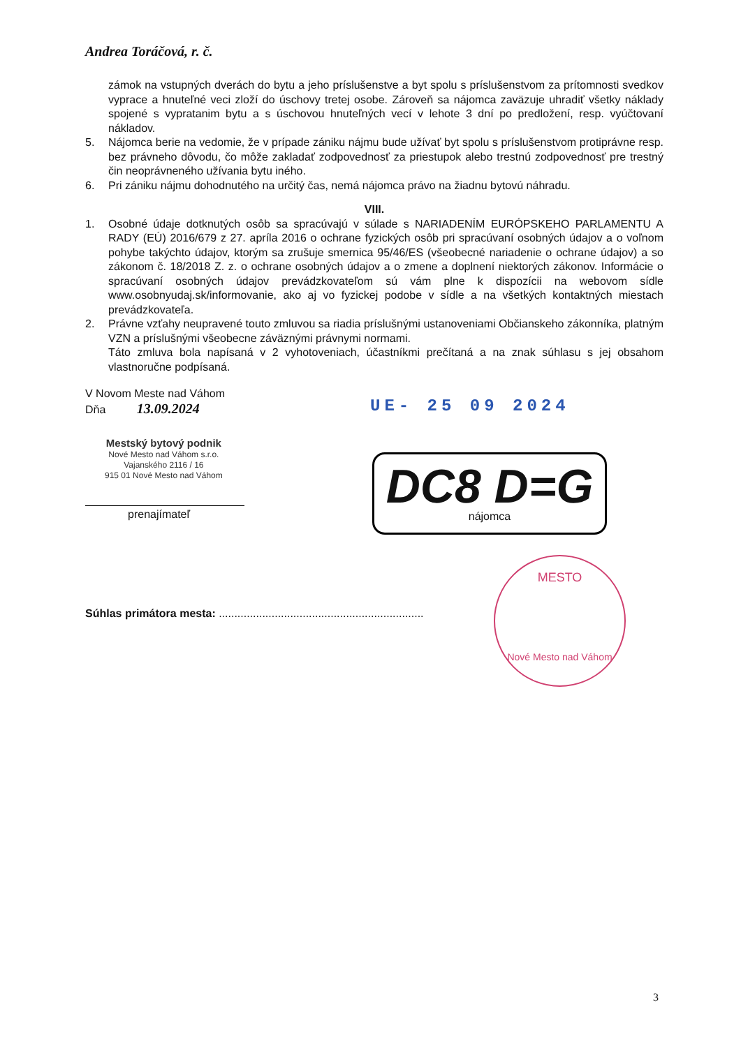Andrea Toráčová, r. č.
zámok na vstupných dverách do bytu a jeho príslušenstve a byt spolu s príslušenstvom za prítomnosti svedkov vyprace a hnuteľné veci zloží do úschovy tretej osobe. Zároveň sa nájomca zaväzuje uhradiť všetky náklady spojené s vypratanim bytu a s úschovou hnuteľných vecí v lehote 3 dní po predložení, resp. vyúčtovaní nákladov.
5. Nájomca berie na vedomie, že v prípade zániku nájmu bude užívať byt spolu s príslušenstvom protiprávne resp. bez právneho dôvodu, čo môže zakladať zodpovednosť za priestupok alebo trestnú zodpovednosť pre trestný čin neoprávneného užívania bytu iného.
6. Pri zániku nájmu dohodnutého na určitý čas, nemá nájomca právo na žiadnu bytovú náhradu.
VIII.
1. Osobné údaje dotknutých osôb sa spracúvajú v súlade s NARIADENÍM EURÓPSKEHO PARLAMENTU A RADY (EÚ) 2016/679 z 27. apríla 2016 o ochrane fyzických osôb pri spracúvaní osobných údajov a o voľnom pohybe takýchto údajov, ktorým sa zrušuje smernica 95/46/ES (všeobecné nariadenie o ochrane údajov) a so zákonom č. 18/2018 Z. z. o ochrane osobných údajov a o zmene a doplnení niektorých zákonov. Informácie o spracúvaní osobných údajov prevádzkovateľom sú vám plne k dispozícii na webovom sídle www.osobnyudaj.sk/informovanie, ako aj vo fyzickej podobe v sídle a na všetkých kontaktných miestach prevádzkovateľa.
2. Právne vzťahy neupravené touto zmluvou sa riadia príslušnými ustanoveniami Občianskeho zákonníka, platným VZN a príslušnými všeobecne záväznými právnymi normami.
Táto zmluva bola napísaná v 2 vyhotoveniach, účastníkmi prečítaná a na znak súhlasu s jej obsahom vlastnoručne podpísaná.
V Novom Meste nad Váhom
Dňa 13.09.2024
UE- 25 09 2024
Mestský bytový podnik
Nové Mesto nad Váhom s.r.o.
Vajanského 2116 / 16
915 01 Nové Mesto nad Váhom
prenajímateľ
DC8 D=G
nájomca
Súhlas primátora mesta: ..................................................................
MESTO
Nové Mesto nad Váhom
3